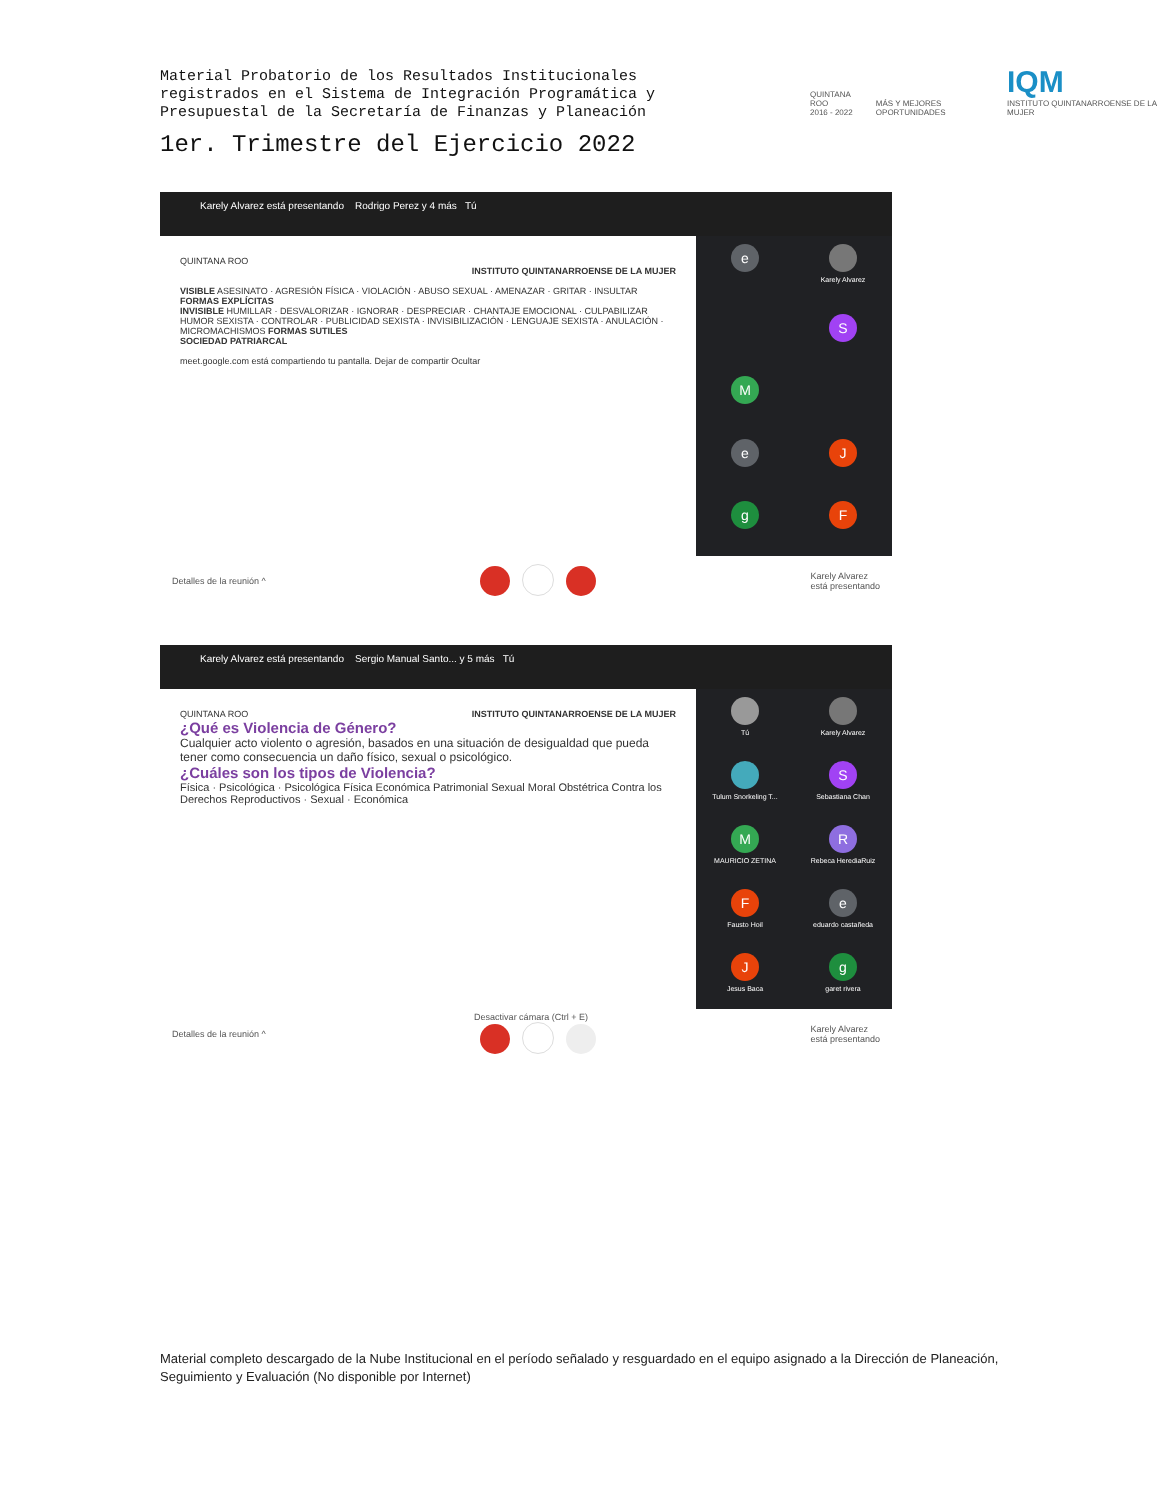Material Probatorio de los Resultados Institucionales registrados en el Sistema de Integración Programática y Presupuestal de la Secretaría de Finanzas y Planeación
1er. Trimestre del Ejercicio 2022
QUINTANA ROO
2016 - 2022
MÁS Y MEJORES OPORTUNIDADES
IQM
INSTITUTO QUINTANARROENSE DE LA MUJER
Karely Alvarez está presentando Rodrigo Perez y 4 más Tú
QUINTANA ROO
INSTITUTO QUINTANARROENSE DE LA MUJER
VISIBLE ASESINATO · AGRESIÓN FÍSICA · VIOLACIÓN · ABUSO SEXUAL · AMENAZAR · GRITAR · INSULTAR FORMAS EXPLÍCITAS
INVISIBLE HUMILLAR · DESVALORIZAR · IGNORAR · DESPRECIAR · CHANTAJE EMOCIONAL · CULPABILIZAR
HUMOR SEXISTA · CONTROLAR · PUBLICIDAD SEXISTA · INVISIBILIZACIÓN · LENGUAJE SEXISTA · ANULACIÓN · MICROMACHISMOS FORMAS SUTILES
SOCIEDAD PATRIARCAL
meet.google.com está compartiendo tu pantalla. Dejar de compartir Ocultar
e
Karely Alvarez
S
M
e
J
g
F
Detalles de la reunión ^ Karely Alvarez
está presentando
Karely Alvarez está presentando Sergio Manual Santo... y 5 más Tú
QUINTANA ROO INSTITUTO QUINTANARROENSE DE LA MUJER
¿Qué es Violencia de Género?
Cualquier acto violento o agresión, basados en una situación de desigualdad que pueda tener como consecuencia un daño físico, sexual o psicológico.
¿Cuáles son los tipos de Violencia?
Física · Psicológica · Psicológica Física Económica Patrimonial Sexual Moral Obstétrica Contra los Derechos Reproductivos · Sexual · Económica
Tú
Karely Alvarez
Tulum Snorkeling T...
S
Sebastiana Chan
M
MAURICIO ZETINA
R
Rebeca HerediaRuiz
F
Fausto Hoil
eeduardo castañeda
J
Jesus Baca
ggaret rivera
Detalles de la reunión ^ Desactivar cámara (Ctrl + E)
Karely Alvarez
está presentando
Material completo descargado de la Nube Institucional en el período señalado y resguardado en el equipo asignado a la Dirección de Planeación, Seguimiento y Evaluación (No disponible por Internet)